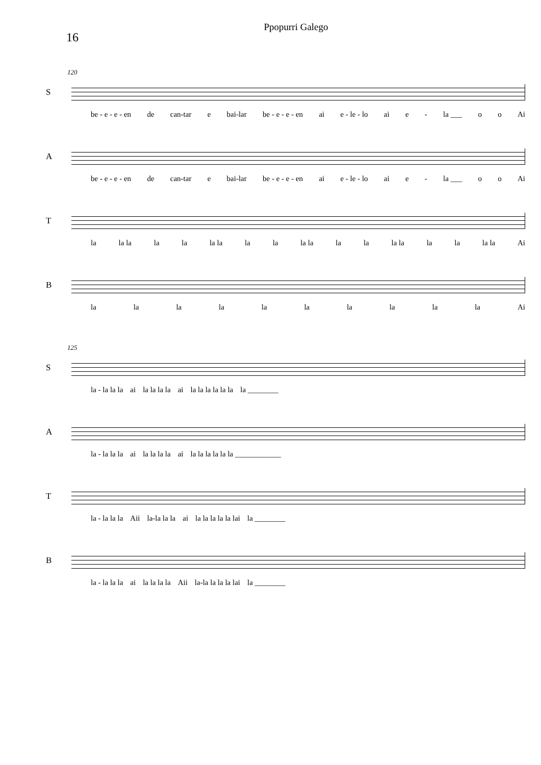Ppopurri Galego
16
120
S
be - e - e - en de can-tar e bai-lar be - e - e - en ai e - le - lo ai e - la ___ o o Ai
A
be - e - e - en de can-tar e bai-lar be - e - e - en ai e - le - lo ai e - la ___ o o Ai
T
la la la la la la la la la la la la la la la la la la la Ai
B
la la la la la la la la la la Ai
125
S
la - la la la ai la la la la ai la la la la la la la ________
A
la - la la la ai la la la la ai la la la la la la ____________
T
la - la la la Aii la-la la la ai la la la la la lai la ________
B
la - la la la ai la la la la Aii la-la la la la lai la ________